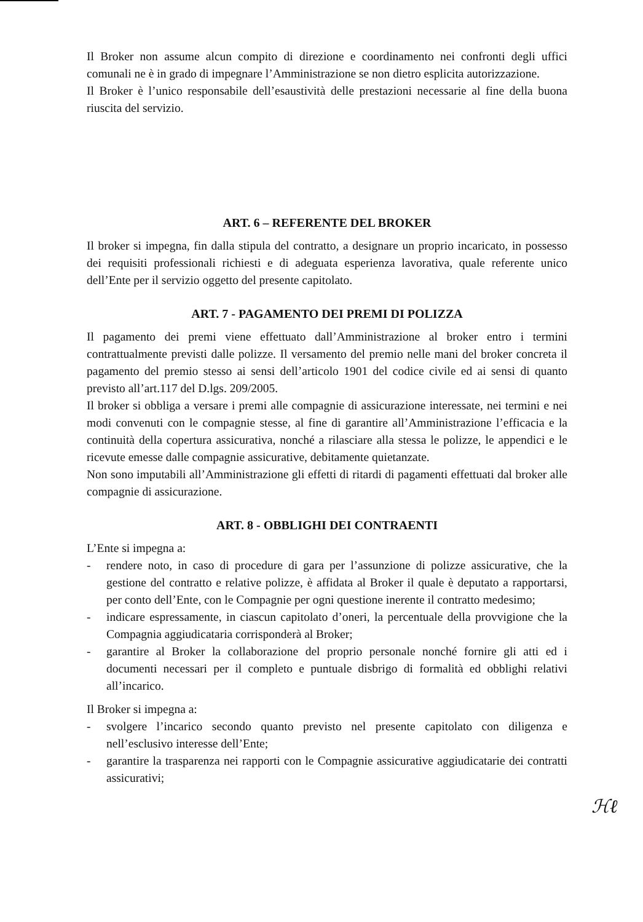Il Broker non assume alcun compito di direzione e coordinamento nei confronti degli uffici comunali ne è in grado di impegnare l’Amministrazione se non dietro esplicita autorizzazione.
Il Broker è l’unico responsabile dell’esaustività delle prestazioni necessarie al fine della buona riuscita del servizio.
ART. 6 – REFERENTE DEL BROKER
Il broker si impegna, fin dalla stipula del contratto, a designare un proprio incaricato, in possesso dei requisiti professionali richiesti e di adeguata esperienza lavorativa, quale referente unico dell’Ente per il servizio oggetto del presente capitolato.
ART. 7 - PAGAMENTO DEI PREMI DI POLIZZA
Il pagamento dei premi viene effettuato dall’Amministrazione al broker entro i termini contrattualmente previsti dalle polizze. Il versamento del premio nelle mani del broker concreta il pagamento del premio stesso ai sensi dell’articolo 1901 del codice civile ed ai sensi di quanto previsto all’art.117 del D.lgs. 209/2005.
Il broker si obbliga a versare i premi alle compagnie di assicurazione interessate, nei termini e nei modi convenuti con le compagnie stesse, al fine di garantire all’Amministrazione l’efficacia e la continuità della copertura assicurativa, nonché a rilasciare alla stessa le polizze, le appendici e le ricevute emesse dalle compagnie assicurative, debitamente quietanzate.
Non sono imputabili all’Amministrazione gli effetti di ritardi di pagamenti effettuati dal broker alle compagnie di assicurazione.
ART. 8 - OBBLIGHI DEI CONTRAENTI
L’Ente si impegna a:
- rendere noto, in caso di procedure di gara per l’assunzione di polizze assicurative, che la gestione del contratto e relative polizze, è affidata al Broker il quale è deputato a rapportarsi, per conto dell’Ente, con le Compagnie per ogni questione inerente il contratto medesimo;
- indicare espressamente, in ciascun capitolato d’oneri, la percentuale della provvigione che la Compagnia aggiudicataria corrisponderà al Broker;
- garantire al Broker la collaborazione del proprio personale nonché fornire gli atti ed i documenti necessari per il completo e puntuale disbrigo di formalità ed obblighi relativi all’incarico.
Il Broker si impegna a:
- svolgere l’incarico secondo quanto previsto nel presente capitolato con diligenza e nell’esclusivo interesse dell’Ente;
- garantire la trasparenza nei rapporti con le Compagnie assicurative aggiudicatarie dei contratti assicurativi;
ℋℓ